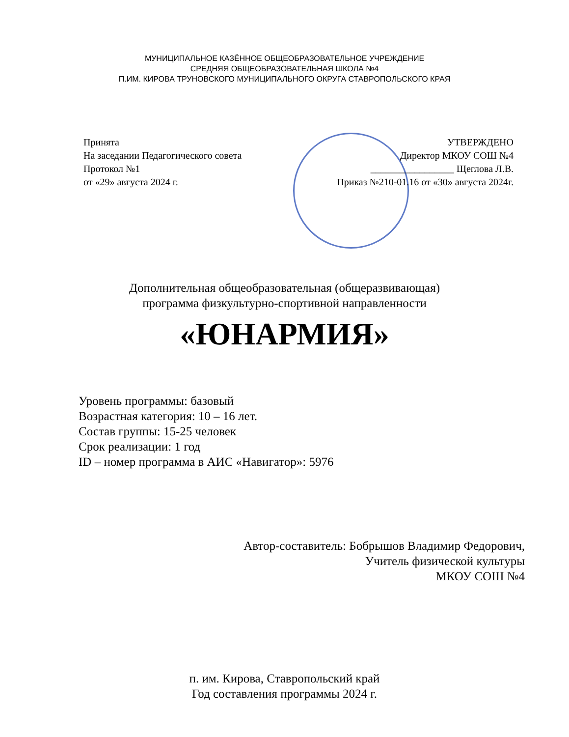МУНИЦИПАЛЬНОЕ КАЗЁННОЕ ОБЩЕОБРАЗОВАТЕЛЬНОЕ УЧРЕЖДЕНИЕ
СРЕДНЯЯ ОБЩЕОБРАЗОВАТЕЛЬНАЯ ШКОЛА №4
П.ИМ. КИРОВА ТРУНОВСКОГО МУНИЦИПАЛЬНОГО ОКРУГА СТАВРОПОЛЬСКОГО КРАЯ
Принята
На заседании Педагогического совета
Протокол №1
от «29» августа 2024 г.
УТВЕРЖДЕНО
Директор МКОУ СОШ №4
_________________ Щеглова Л.В.
Приказ №210-01.16 от «30» августа 2024г.
Дополнительная общеобразовательная (общеразвивающая)
программа физкультурно-спортивной направленности
«ЮНАРМИЯ»
Уровень программы: базовый
Возрастная категория: 10 – 16 лет.
Состав группы: 15-25 человек
Срок реализации: 1 год
ID – номер программа в АИС «Навигатор»: 5976
Автор-составитель: Бобрышов Владимир Федорович,
Учитель физической культуры
МКОУ СОШ №4
п. им. Кирова, Ставропольский край
Год составления программы 2024 г.